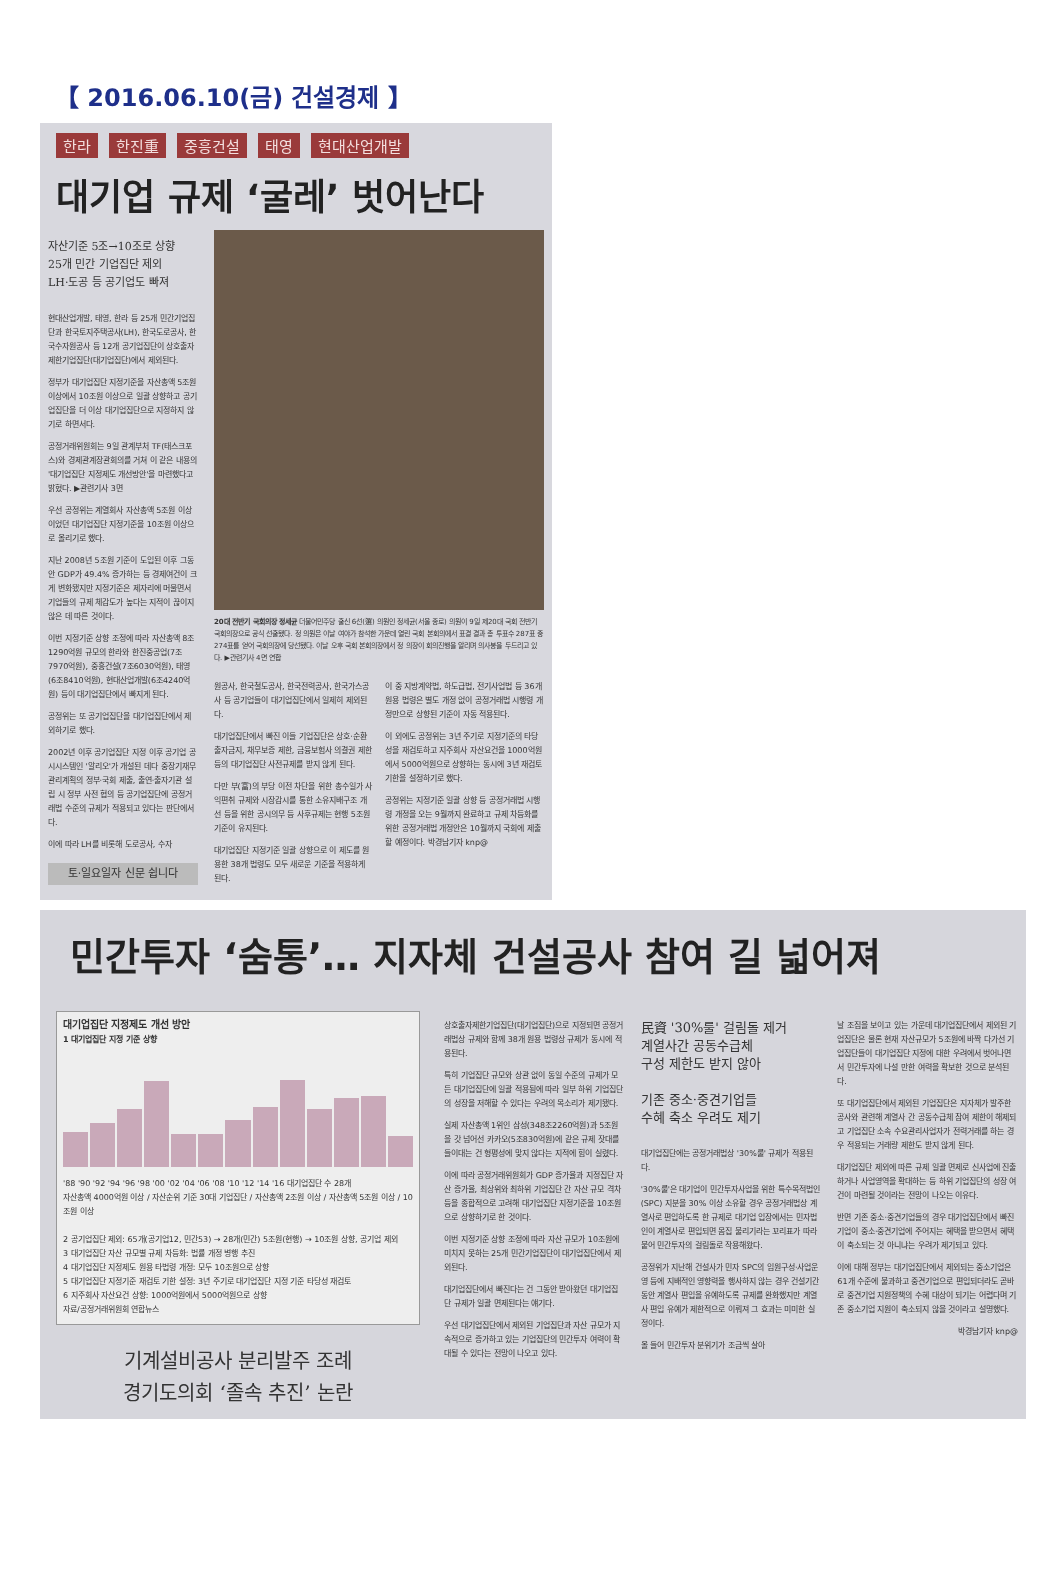【 2016.06.10(금) 건설경제 】
한라 한진重 중흥건설 태영 현대산업개발
대기업 규제 ‘굴레’ 벗어난다
자산기준 5조→10조로 상향
25개 민간 기업집단 제외
LH·도공 등 공기업도 빠져
현대산업개발, 태영, 한라 등 25개 민간기업집단과 한국토지주택공사(LH), 한국도로공사, 한국수자원공사 등 12개 공기업집단이 상호출자제한기업집단(대기업집단)에서 제외된다.
정부가 대기업집단 지정기준을 자산총액 5조원 이상에서 10조원 이상으로 일괄 상향하고 공기업집단을 더 이상 대기업집단으로 지정하지 않기로 하면서다.
공정거래위원회는 9일 관계부처 TF(태스크포스)와 경제관계장관회의를 거쳐 이 같은 내용의 '대기업집단 지정제도 개선방안'을 마련했다고 밝혔다. ▶관련기사 3면
우선 공정위는 계열회사 자산총액 5조원 이상이었던 대기업집단 지정기준을 10조원 이상으로 올리기로 했다.
지난 2008년 5조원 기준이 도입된 이후 그동안 GDP가 49.4% 증가하는 등 경제여건이 크게 변화됐지만 지정기준은 제자리에 머물면서 기업들의 규제 체감도가 높다는 지적이 끊이지 않은 데 따른 것이다.
이번 지정기준 상향 조정에 따라 자산총액 8조1290억원 규모의 한라와 한진중공업(7조7970억원), 중흥건설(7조6030억원), 태영(6조8410억원), 현대산업개발(6조4240억원) 등이 대기업집단에서 빠지게 된다.
공정위는 또 공기업집단을 대기업집단에서 제외하기로 했다.
2002년 이후 공기업집단 지정 이후 공기업 공시시스템인 '알리오'가 개설된 데다 중장기재무관리계획의 정부·국회 제출, 출연·출자기관 설립 시 정부 사전 협의 등 공기업집단에 공정거래법 수준의 규제가 적용되고 있다는 판단에서다.
이에 따라 LH를 비롯해 도로공사, 수자
토·일요일자 신문 쉽니다
20대 전반기 국회의장 정세균 더불어민주당 출신 6선(選) 의원인 정세균(서울 종로) 의원이 9일 제20대 국회 전반기 국회의장으로 공식 선출됐다. 정 의원은 이날 여야가 참석한 가운데 열린 국회 본회의에서 표결 결과 총 투표수 287표 중 274표를 얻어 국회의장에 당선됐다. 이날 오후 국회 본회의장에서 정 의장이 회의진행을 알리며 의사봉을 두드리고 있다. ▶관련기사 4면 연합
원공사, 한국철도공사, 한국전력공사, 한국가스공사 등 공기업들이 대기업집단에서 일제히 제외된다.
대기업집단에서 빠진 이들 기업집단은 상호·순환출자금지, 채무보증 제한, 금융보험사 의결권 제한 등의 대기업집단 사전규제를 받지 않게 된다.
다만 부(富)의 부당 이전 차단을 위한 총수일가 사익편취 규제와 시장감시를 통한 소유지배구조 개선 등을 위한 공시의무 등 사후규제는 현행 5조원 기준이 유지된다.
대기업집단 지정기준 일괄 상향으로 이 제도를 원용한 38개 법령도 모두 새로운 기준을 적용하게 된다.
이 중 지방계약법, 하도급법, 전기사업법 등 36개 원용 법령은 별도 개정 없이 공정거래법 시행령 개정만으로 상향된 기준이 자동 적용된다.
이 외에도 공정위는 3년 주기로 지정기준의 타당성을 재검토하고 지주회사 자산요건을 1000억원에서 5000억원으로 상향하는 동시에 3년 재검토 기한을 설정하기로 했다.
공정위는 지정기준 일괄 상향 등 공정거래법 시행령 개정을 오는 9월까지 완료하고 규제 차등화를 위한 공정거래법 개정안은 10월까지 국회에 제출할 예정이다. 박경남기자 knp@
민간투자 ‘숨통’… 지자체 건설공사 참여 길 넓어져
대기업집단 지정제도 개선 방안
1 대기업집단 지정 기준 상향
'88 '90 '92 '94 '96 '98 '00 '02 '04 '06 '08 '10 '12 '14 '16 대기업집단 수 28개
자산총액 4000억원 이상 / 자산순위 기준 30대 기업집단 / 자산총액 2조원 이상 / 자산총액 5조원 이상 / 10조원 이상
2 공기업집단 제외: 65개(공기업12, 민간53) → 28개(민간) 5조원(현행) → 10조원 상향, 공기업 제외
3 대기업집단 자산 규모별 규제 차등화: 법률 개정 병행 추진
4 대기업집단 지정제도 원용 타법령 개정: 모두 10조원으로 상향
5 대기업집단 지정기준 재검토 기한 설정: 3년 주기로 대기업집단 지정 기준 타당성 재검토
6 지주회사 자산요건 상향: 1000억원에서 5000억원으로 상향
자료/공정거래위원회 연합뉴스
기계설비공사 분리발주 조례
경기도의회 ‘졸속 추진’ 논란
상호출자제한기업집단(대기업집단)으로 지정되면 공정거래법상 규제와 함께 38개 원용 법령상 규제가 동시에 적용된다.
특히 기업집단 규모와 상관 없이 동일 수준의 규제가 모든 대기업집단에 일괄 적용됨에 따라 일부 하위 기업집단의 성장을 저해할 수 있다는 우려의 목소리가 제기됐다.
실제 자산총액 1위인 삼성(348조2260억원)과 5조원을 갓 넘어선 카카오(5조830억원)에 같은 규제 잣대를 들이대는 건 형평성에 맞지 않다는 지적에 힘이 실렸다.
이에 따라 공정거래위원회가 GDP 증가율과 지정집단 자산 증가율, 최상위와 최하위 기업집단 간 자산 규모 격차 등을 종합적으로 고려해 대기업집단 지정기준을 10조원으로 상향하기로 한 것이다.
이번 지정기준 상향 조정에 따라 자산 규모가 10조원에 미치지 못하는 25개 민간기업집단이 대기업집단에서 제외된다.
대기업집단에서 빠진다는 건 그동안 받아왔던 대기업집단 규제가 일괄 면제된다는 얘기다.
우선 대기업집단에서 제외된 기업집단과 자산 규모가 지속적으로 증가하고 있는 기업집단의 민간투자 여력이 확대될 수 있다는 전망이 나오고 있다.
民資 '30%룰' 걸림돌 제거
계열사간 공동수급체
구성 제한도 받지 않아
기존 중소·중견기업들
수혜 축소 우려도 제기
대기업집단에는 공정거래법상 '30%룰' 규제가 적용된다.
'30%룰'은 대기업이 민간투자사업을 위한 특수목적법인(SPC) 지분을 30% 이상 소유할 경우 공정거래법상 계열사로 편입하도록 한 규제로 대기업 입장에서는 민자법인이 계열사로 편입되면 몸집 불리기라는 꼬리표가 따라붙어 민간투자의 걸림돌로 작용해왔다.
공정위가 지난해 건설사가 민자 SPC의 임원구성·사업운영 등에 지배적인 영향력을 행사하지 않는 경우 건설기간 동안 계열사 편입을 유예하도록 규제를 완화했지만 계열사 편입 유예가 제한적으로 이뤄져 그 효과는 미미한 실정이다.
올 들어 민간투자 분위기가 조금씩 살아
날 조짐을 보이고 있는 가운데 대기업집단에서 제외된 기업집단은 물론 현재 자산규모가 5조원에 바짝 다가선 기업집단들이 대기업집단 지정에 대한 우려에서 벗어나면서 민간투자에 나설 만한 여력을 확보한 것으로 분석된다.
또 대기업집단에서 제외된 기업집단은 지자체가 발주한 공사와 관련해 계열사 간 공동수급체 참여 제한이 해제되고 기업집단 소속 수요관리사업자가 전력거래를 하는 경우 적용되는 거래량 제한도 받지 않게 된다.
대기업집단 제외에 따른 규제 일괄 면제로 신사업에 진출하거나 사업영역을 확대하는 등 하위 기업집단의 성장 여건이 마련될 것이라는 전망이 나오는 이유다.
반면 기존 중소·중견기업들의 경우 대기업집단에서 빠진 기업이 중소·중견기업에 주어지는 혜택을 받으면서 혜택이 축소되는 것 아니냐는 우려가 제기되고 있다.
이에 대해 정부는 대기업집단에서 제외되는 중소기업은 61개 수준에 불과하고 중견기업으로 편입되더라도 곧바로 중견기업 지원정책의 수혜 대상이 되기는 어렵다며 기존 중소기업 지원이 축소되지 않을 것이라고 설명했다.
박경남기자 knp@